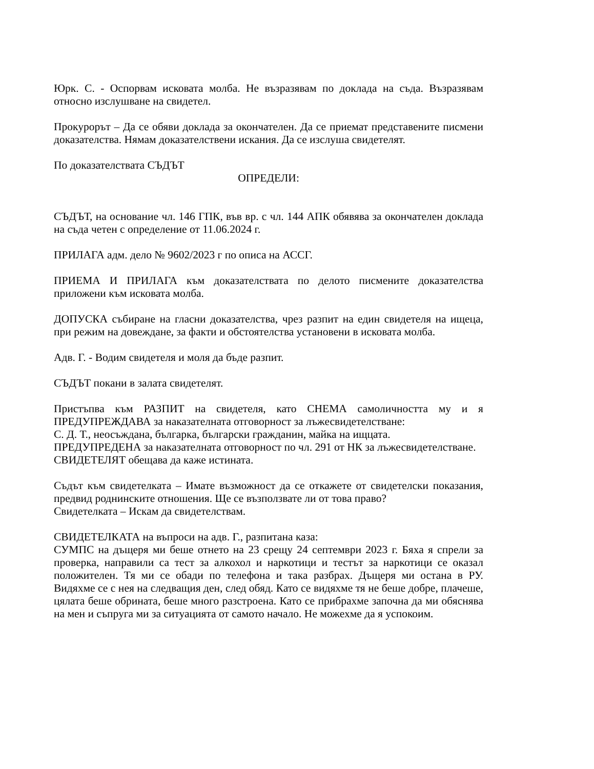Юрк. С. - Оспорвам исковата молба. Не възразявам по доклада на съда. Възразявам относно изслушване на свидетел.
Прокурорът – Да се обяви доклада за окончателен. Да се приемат представените писмени доказателства. Нямам доказателствени искания. Да се изслуша свидетелят.
По доказателствата СЪДЪТ
ОПРЕДЕЛИ:
СЪДЪТ, на основание чл. 146 ГПК, във вр. с чл. 144 АПК обявява за окончателен доклада на съда четен с определение от 11.06.2024 г.
ПРИЛАГА адм. дело № 9602/2023 г по описа на АССГ.
ПРИЕМА И ПРИЛАГА към доказателствата по делото писмените доказателства приложени към исковата молба.
ДОПУСКА събиране на гласни доказателства, чрез разпит на един свидетеля на ищеца, при режим на довеждане, за факти и обстоятелства установени в исковата молба.
Адв. Г. - Водим свидетеля и моля да бъде разпит.
СЪДЪТ покани в залата свидетелят.
Пристъпва към РАЗПИТ на свидетеля, като СНЕМА самоличността му и я ПРЕДУПРЕЖДАВА за наказателната отговорност за лъжесвидетелстване:
С. Д. Т., неосъждана, българка, български гражданин, майка на ищцата.
ПРЕДУПРЕДЕНА за наказателната отговорност по чл. 291 от НК за лъжесвидетелстване.
СВИДЕТЕЛЯТ обещава да каже истината.
Съдът към свидетелката – Имате възможност да се откажете от свидетелски показания, предвид роднинските отношения. Ще се възползвате ли от това право?
Свидетелката – Искам да свидетелствам.
СВИДЕТЕЛКАТА на въпроси на адв. Г., разпитана каза:
СУМПС на дъщеря ми беше отнето на 23 срещу 24 септември 2023 г. Бяха я спрели за проверка, направили са тест за алкохол и наркотици и тестът за наркотици се оказал положителен. Тя ми се обади по телефона и така разбрах. Дъщеря ми остана в РУ. Видяхме се с нея на следващия ден, след обяд. Като се видяхме тя не беше добре, плачеше, цялата беше обрината, беше много разстроена. Като се прибрахме започна да ми обяснява на мен и съпруга ми за ситуацията от самото начало. Не можехме да я успокоим.